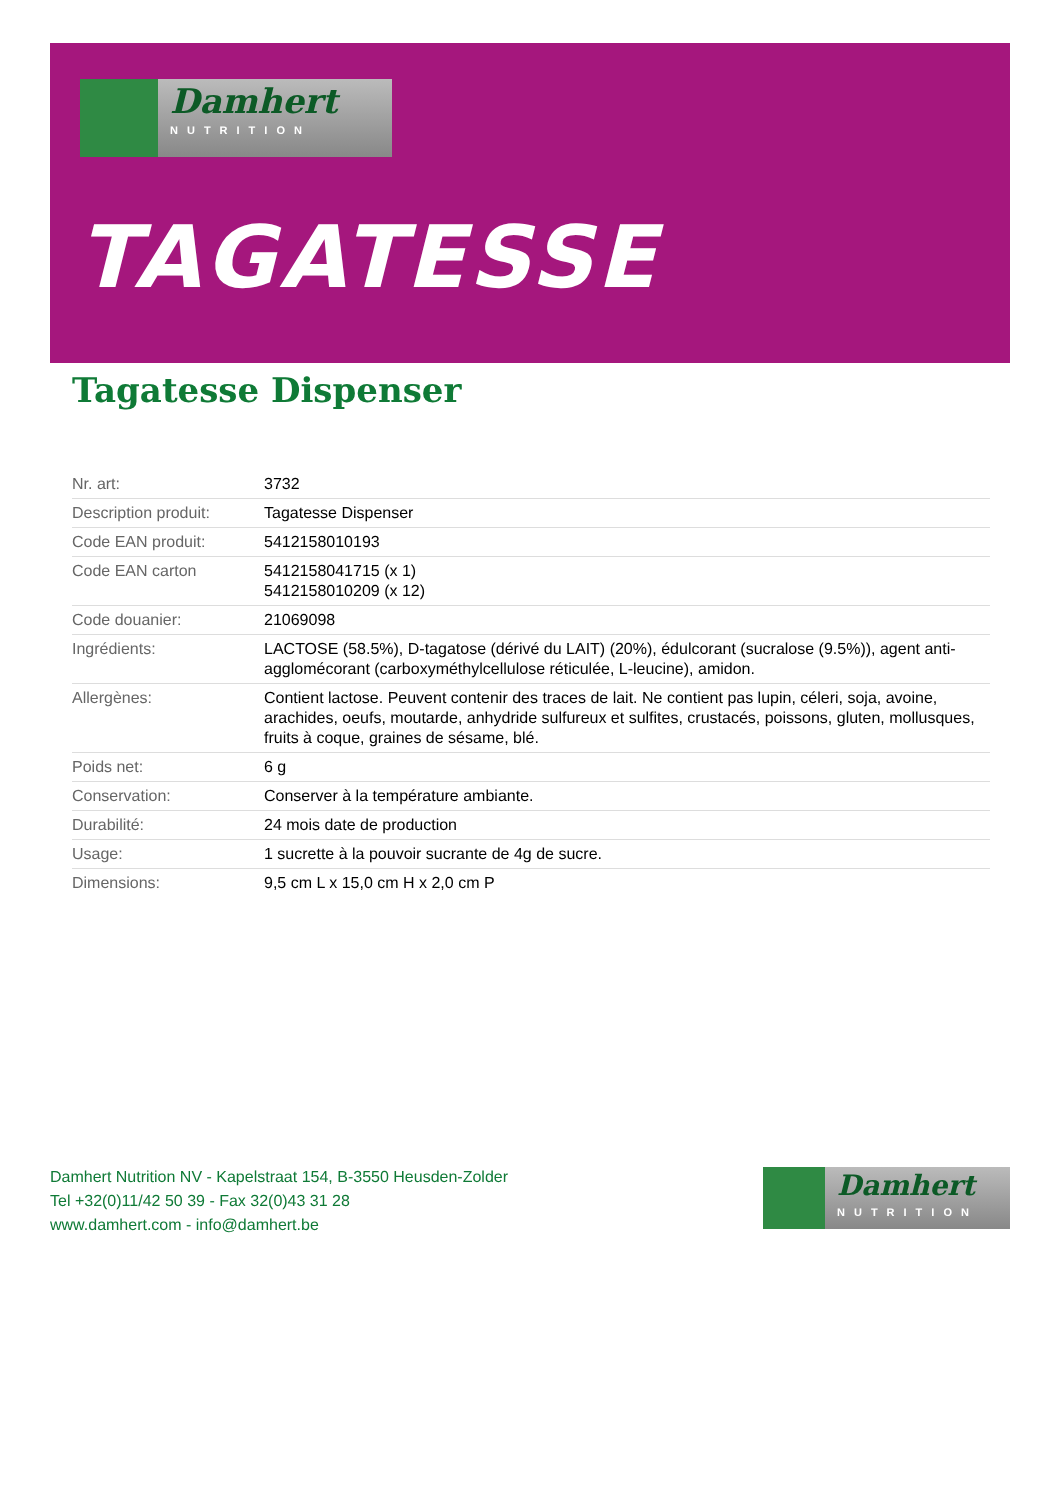Damhert
NUTRITION
TAGATESSE
Tagatesse Dispenser
| Nr. art: | 3732 |
| Description produit: | Tagatesse Dispenser |
| Code EAN produit: | 5412158010193 |
| Code EAN carton | 5412158041715 (x 1) 5412158010209 (x 12) |
| Code douanier: | 21069098 |
| Ingrédients: | LACTOSE (58.5%), D-tagatose (dérivé du LAIT) (20%), édulcorant (sucralose (9.5%)), agent anti-agglomécorant (carboxyméthylcellulose réticulée, L-leucine), amidon. |
| Allergènes: | Contient lactose. Peuvent contenir des traces de lait. Ne contient pas lupin, céleri, soja, avoine, arachides, oeufs, moutarde, anhydride sulfureux et sulfites, crustacés, poissons, gluten, mollusques, fruits à coque, graines de sésame, blé. |
| Poids net: | 6 g |
| Conservation: | Conserver à la température ambiante. |
| Durabilité: | 24 mois date de production |
| Usage: | 1 sucrette à la pouvoir sucrante de 4g de sucre. |
| Dimensions: | 9,5 cm L x 15,0 cm H x 2,0 cm P |
Damhert Nutrition NV - Kapelstraat 154, B-3550 Heusden-Zolder
Tel +32(0)11/42 50 39 - Fax 32(0)43 31 28
www.damhert.com - info@damhert.be
Damhert
NUTRITION